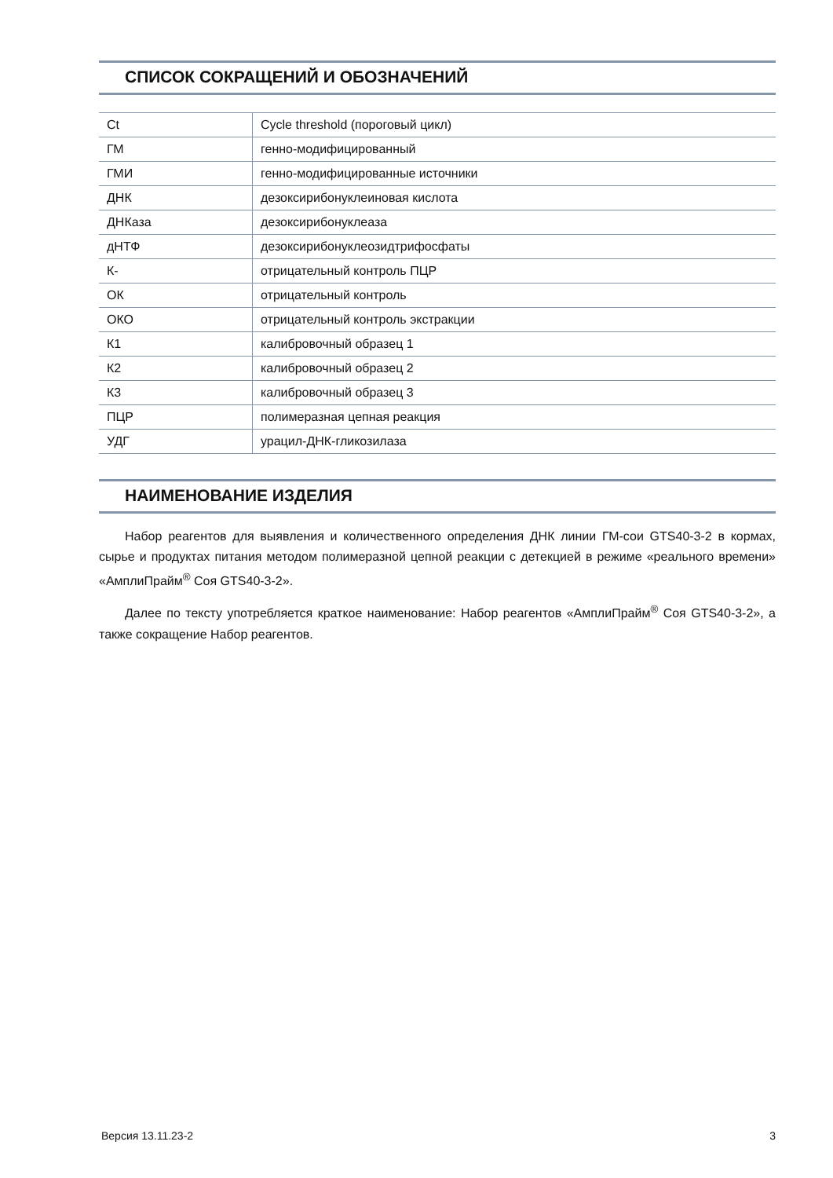СПИСОК СОКРАЩЕНИЙ И ОБОЗНАЧЕНИЙ
| Ct | Cycle threshold (пороговый цикл) |
| ГМ | генно-модифицированный |
| ГМИ | генно-модифицированные источники |
| ДНК | дезоксирибонуклеиновая кислота |
| ДНКаза | дезоксирибонуклеаза |
| дНТФ | дезоксирибонуклеозидтрифосфаты |
| К- | отрицательный контроль ПЦР |
| ОК | отрицательный контроль |
| ОКО | отрицательный контроль экстракции |
| К1 | калибровочный образец 1 |
| К2 | калибровочный образец 2 |
| К3 | калибровочный образец 3 |
| ПЦР | полимеразная цепная реакция |
| УДГ | урацил-ДНК-гликозилаза |
НАИМЕНОВАНИЕ ИЗДЕЛИЯ
Набор реагентов для выявления и количественного определения ДНК линии ГМ-сои GTS40-3-2 в кормах, сырье и продуктах питания методом полимеразной цепной реакции с детекцией в режиме «реального времени» «АмплиПрайм<sup>®</sup> Соя GTS40-3-2».
Далее по тексту употребляется краткое наименование: Набор реагентов «АмплиПрайм<sup>®</sup> Соя GTS40-3-2», а также сокращение Набор реагентов.
Версия 13.11.23-2 3